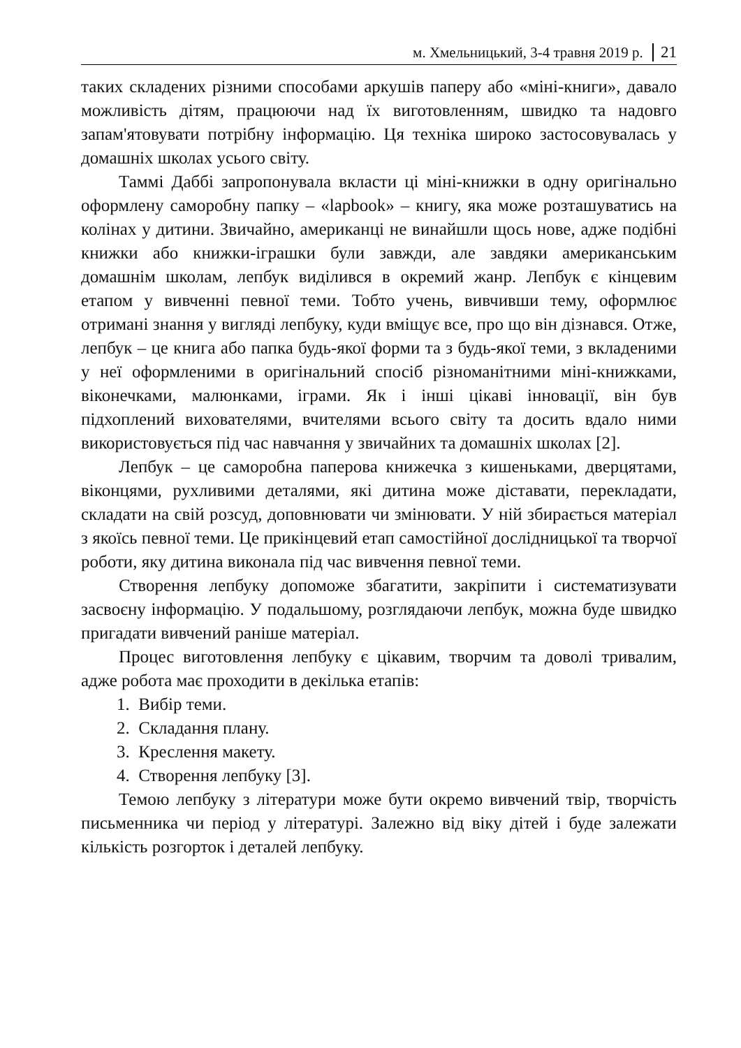м. Хмельницький, 3-4 травня 2019 р. 21
таких складених різними способами аркушів паперу або «міні-книги», давало можливість дітям, працюючи над їх виготовленням, швидко та надовго запам'ятовувати потрібну інформацію. Ця техніка широко застосовувалась у домашніх школах усього світу.
Таммі Даббі запропонувала вкласти ці міні-книжки в одну оригінально оформлену саморобну папку – «lapbook» – книгу, яка може розташуватись на колінах у дитини. Звичайно, американці не винайшли щось нове, адже подібні книжки або книжки-іграшки були завжди, але завдяки американським домашнім школам, лепбук виділився в окремий жанр. Лепбук є кінцевим етапом у вивченні певної теми. Тобто учень, вивчивши тему, оформлює отримані знання у вигляді лепбуку, куди вміщує все, про що він дізнався. Отже, лепбук – це книга або папка будь-якої форми та з будь-якої теми, з вкладеними у неї оформленими в оригінальний спосіб різноманітними міні-книжками, віконечками, малюнками, іграми. Як і інші цікаві інновації, він був підхоплений вихователями, вчителями всього світу та досить вдало ними використовується під час навчання у звичайних та домашніх школах [2].
Лепбук – це саморобна паперова книжечка з кишеньками, дверцятами, віконцями, рухливими деталями, які дитина може діставати, перекладати, складати на свій розсуд, доповнювати чи змінювати. У ній збирається матеріал з якоїсь певної теми. Це прикінцевий етап самостійної дослідницької та творчої роботи, яку дитина виконала під час вивчення певної теми.
Створення лепбуку допоможе збагатити, закріпити і систематизувати засвоєну інформацію. У подальшому, розглядаючи лепбук, можна буде швидко пригадати вивчений раніше матеріал.
Процес виготовлення лепбуку є цікавим, творчим та доволі тривалим, адже робота має проходити в декілька етапів:
1. Вибір теми.
2. Складання плану.
3. Креслення макету.
4. Створення лепбуку [3].
Темою лепбуку з літератури може бути окремо вивчений твір, творчість письменника чи період у літературі. Залежно від віку дітей і буде залежати кількість розгорток і деталей лепбуку.